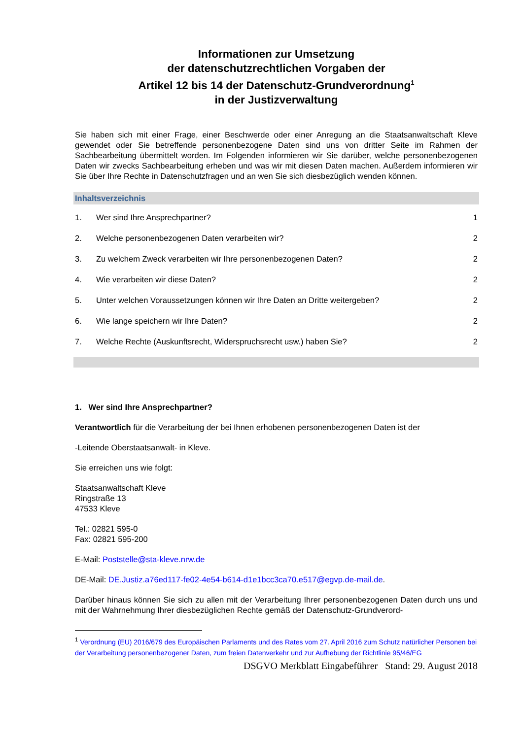Informationen zur Umsetzung
der datenschutzrechtlichen Vorgaben der
Artikel 12 bis 14 der Datenschutz-Grundverordnung<sup>1</sup>
in der Justizverwaltung
Sie haben sich mit einer Frage, einer Beschwerde oder einer Anregung an die Staatsanwaltschaft Kleve gewendet oder Sie betreffende personenbezogene Daten sind uns von dritter Seite im Rahmen der Sachbearbeitung übermittelt worden. Im Folgenden informieren wir Sie darüber, welche personenbezo­genen Daten wir zwecks Sachbearbeitung erheben und was wir mit diesen Daten machen. Außerdem informieren wir Sie über Ihre Rechte in Datenschutzfragen und an wen Sie sich diesbezüglich wenden können.
Inhaltsverzeichnis
1. Wer sind Ihre Ansprechpartner? 1
2. Welche personenbezogenen Daten verarbeiten wir? 2
3. Zu welchem Zweck verarbeiten wir Ihre personenbezogenen Daten? 2
4. Wie verarbeiten wir diese Daten? 2
5. Unter welchen Voraussetzungen können wir Ihre Daten an Dritte weitergeben? 2
6. Wie lange speichern wir Ihre Daten? 2
7. Welche Rechte (Auskunftsrecht, Widerspruchsrecht usw.) haben Sie? 2
1. Wer sind Ihre Ansprechpartner?
Verantwortlich für die Verarbeitung der bei Ihnen erhobenen personenbezogenen Daten ist der
-Leitende Oberstaatsanwalt- in Kleve.
Sie erreichen uns wie folgt:
Staatsanwaltschaft Kleve
Ringstraße 13
47533 Kleve
Tel.: 02821 595-0
Fax: 02821 595-200
E-Mail: Poststelle@sta-kleve.nrw.de
DE-Mail: DE.Justiz.a76ed117-fe02-4e54-b614-d1e1bcc3ca70.e517@egvp.de-mail.de.
Darüber hinaus können Sie sich zu allen mit der Verarbeitung Ihrer personenbezogenen Daten durch uns und mit der Wahrnehmung Ihrer diesbezüglichen Rechte gemäß der Datenschutz-Grundverord-
<sup>1</sup> Verordnung (EU) 2016/679 des Europäischen Parlaments und des Rates vom 27. April 2016 zum Schutz natür­licher Personen bei der Verarbeitung personenbezogener Daten, zum freien Datenverkehr und zur Aufhebung der Richtlinie 95/46/EG
DSGVO Merkblatt Eingabeführer Stand: 29. August 2018